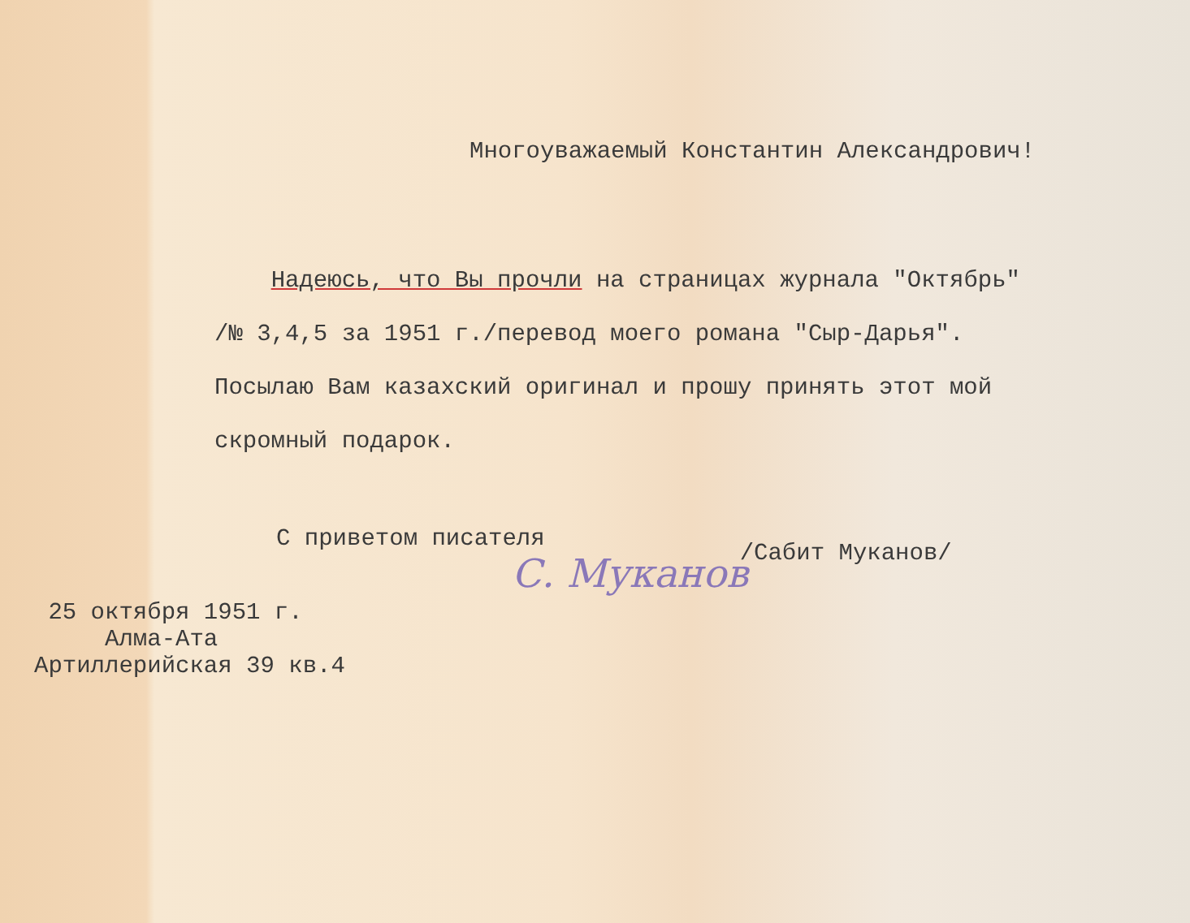Многоуважаемый Константин Александрович!
Надеюсь, что Вы прочли на страницах журнала "Октябрь"
/№ 3,4,5 за 1951 г./перевод моего романа "Сыр-Дарья".
Посылаю Вам казахский оригинал и прошу принять этот мой
скромный подарок.
С приветом писателя /Сабит Муканов/
С. Муканов
25 октября 1951 г.
Алма-Ата
Артиллерийская 39 кв.4